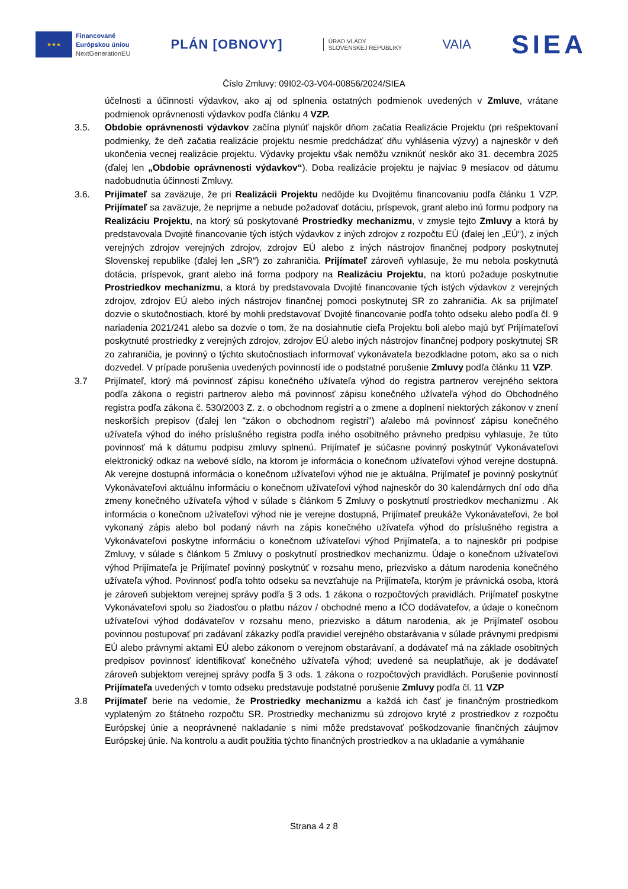★★★
Financované
Európskou úniou
NextGenerationEU
PLÁN [OBNOVY]
ÚRAD VLÁDY
SLOVENSKEJ REPUBLIKY
VAIA
SIEA
Číslo Zmluvy: 09I02-03-V04-00856/2024/SIEA
účelnosti a účinnosti výdavkov, ako aj od splnenia ostatných podmienok uvedených v Zmluve, vrátane podmienok oprávnenosti výdavkov podľa článku 4 VZP.
3.5. Obdobie oprávnenosti výdavkov začína plynúť najskôr dňom začatia Realizácie Projektu (pri rešpektovaní podmienky, že deň začatia realizácie projektu nesmie predchádzať dňu vyhlásenia výzvy) a najneskôr v deň ukončenia vecnej realizácie projektu. Výdavky projektu však nemôžu vzniknúť neskôr ako 31. decembra 2025 (ďalej len „Obdobie oprávnenosti výdavkov“). Doba realizácie projektu je najviac 9 mesiacov od dátumu nadobudnutia účinnosti Zmluvy.
3.6. Prijímateľ sa zaväzuje, že pri Realizácii Projektu nedôjde ku Dvojitému financovaniu podľa článku 1 VZP. Prijímateľ sa zaväzuje, že neprijme a nebude požadovať dotáciu, príspevok, grant alebo inú formu podpory na Realizáciu Projektu, na ktorý sú poskytované Prostriedky mechanizmu, v zmysle tejto Zmluvy a ktorá by predstavovala Dvojité financovanie tých istých výdavkov z iných zdrojov z rozpočtu EÚ (ďalej len „EÚ“), z iných verejných zdrojov verejných zdrojov, zdrojov EÚ alebo z iných nástrojov finančnej podpory poskytnutej Slovenskej republike (ďalej len „SR“) zo zahraničia. Prijímateľ zároveň vyhlasuje, že mu nebola poskytnutá dotácia, príspevok, grant alebo iná forma podpory na Realizáciu Projektu, na ktorú požaduje poskytnutie Prostriedkov mechanizmu, a ktorá by predstavovala Dvojité financovanie tých istých výdavkov z verejných zdrojov, zdrojov EÚ alebo iných nástrojov finančnej pomoci poskytnutej SR zo zahraničia. Ak sa prijímateľ dozvie o skutočnostiach, ktoré by mohli predstavovať Dvojité financovanie podľa tohto odseku alebo podľa čl. 9 nariadenia 2021/241 alebo sa dozvie o tom, že na dosiahnutie cieľa Projektu boli alebo majú byť Prijímateľovi poskytnuté prostriedky z verejných zdrojov, zdrojov EÚ alebo iných nástrojov finančnej podpory poskytnutej SR zo zahraničia, je povinný o týchto skutočnostiach informovať vykonávateľa bezodkladne potom, ako sa o nich dozvedel. V prípade porušenia uvedených povinností ide o podstatné porušenie Zmluvy podľa článku 11 VZP.
3.7 Prijímateľ, ktorý má povinnosť zápisu konečného užívateľa výhod do registra partnerov verejného sektora podľa zákona o registri partnerov alebo má povinnosť zápisu konečného užívateľa výhod do Obchodného registra podľa zákona č. 530/2003 Z. z. o obchodnom registri a o zmene a doplnení niektorých zákonov v znení neskorších prepisov (ďalej len "zákon o obchodnom registri") a/alebo má povinnosť zápisu konečného užívateľa výhod do iného príslušného registra podľa iného osobitného právneho predpisu vyhlasuje, že túto povinnosť má k dátumu podpisu zmluvy splnenú. Prijímateľ je súčasne povinný poskytnúť Vykonávateľovi elektronický odkaz na webové sídlo, na ktorom je informácia o konečnom užívateľovi výhod verejne dostupná. Ak verejne dostupná informácia o konečnom užívateľovi výhod nie je aktuálna, Prijímateľ je povinný poskytnúť Vykonávateľovi aktuálnu informáciu o konečnom užívateľovi výhod najneskôr do 30 kalendárnych dní odo dňa zmeny konečného užívateľa výhod v súlade s článkom 5 Zmluvy o poskytnutí prostriedkov mechanizmu . Ak informácia o konečnom užívateľovi výhod nie je verejne dostupná, Prijímateľ preukáže Vykonávateľovi, že bol vykonaný zápis alebo bol podaný návrh na zápis konečného užívateľa výhod do príslušného registra a Vykonávateľovi poskytne informáciu o konečnom užívateľovi výhod Prijímateľa, a to najneskôr pri podpise Zmluvy, v súlade s článkom 5 Zmluvy o poskytnutí prostriedkov mechanizmu. Údaje o konečnom užívateľovi výhod Prijímateľa je Prijímateľ povinný poskytnúť v rozsahu meno, priezvisko a dátum narodenia konečného užívateľa výhod. Povinnosť podľa tohto odseku sa nevzťahuje na Prijímateľa, ktorým je právnická osoba, ktorá je zároveň subjektom verejnej správy podľa § 3 ods. 1 zákona o rozpočtových pravidlách. Prijímateľ poskytne Vykonávateľovi spolu so žiadosťou o platbu názov / obchodné meno a IČO dodávateľov, a údaje o konečnom užívateľovi výhod dodávateľov v rozsahu meno, priezvisko a dátum narodenia, ak je Prijímateľ osobou povinnou postupovať pri zadávaní zákazky podľa pravidiel verejného obstarávania v súlade právnymi predpismi EÚ alebo právnymi aktami EÚ alebo zákonom o verejnom obstarávaní, a dodávateľ má na základe osobitných predpisov povinnosť identifikovať konečného užívateľa výhod; uvedené sa neuplatňuje, ak je dodávateľ zároveň subjektom verejnej správy podľa § 3 ods. 1 zákona o rozpočtových pravidlách. Porušenie povinností Prijímateľa uvedených v tomto odseku predstavuje podstatné porušenie Zmluvy podľa čl. 11 VZP
3.8 Prijímateľ berie na vedomie, že Prostriedky mechanizmu a každá ich časť je finančným prostriedkom vyplateným zo štátneho rozpočtu SR. Prostriedky mechanizmu sú zdrojovo kryté z prostriedkov z rozpočtu Európskej únie a neoprávnené nakladanie s nimi môže predstavovať poškodzovanie finančných záujmov Európskej únie. Na kontrolu a audit použitia týchto finančných prostriedkov a na ukladanie a vymáhanie
Strana 4 z 8